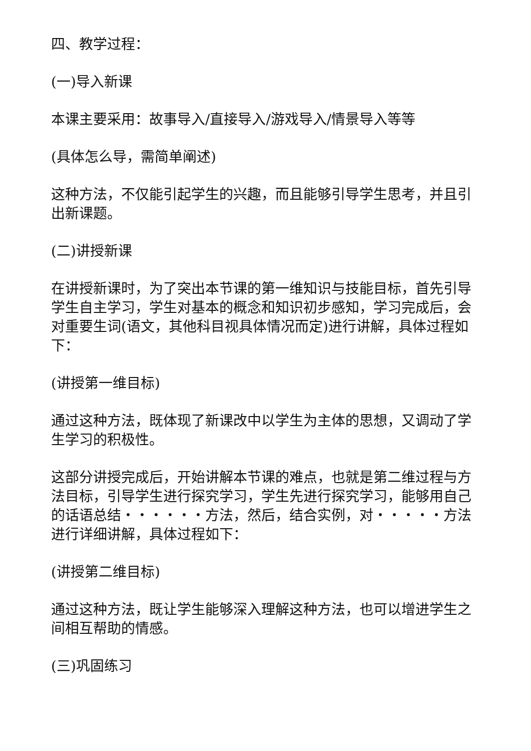四、教学过程：
(一)导入新课
本课主要采用：故事导入/直接导入/游戏导入/情景导入等等
(具体怎么导，需简单阐述)
这种方法，不仅能引起学生的兴趣，而且能够引导学生思考，并且引出新课题。
(二)讲授新课
在讲授新课时，为了突出本节课的第一维知识与技能目标，首先引导学生自主学习，学生对基本的概念和知识初步感知，学习完成后，会对重要生词(语文，其他科目视具体情况而定)进行讲解，具体过程如下：
(讲授第一维目标)
通过这种方法，既体现了新课改中以学生为主体的思想，又调动了学生学习的积极性。
这部分讲授完成后，开始讲解本节课的难点，也就是第二维过程与方法目标，引导学生进行探究学习，学生先进行探究学习，能够用自己的话语总结・・・・・・方法，然后，结合实例，对・・・・・方法进行详细讲解，具体过程如下：
(讲授第二维目标)
通过这种方法，既让学生能够深入理解这种方法，也可以增进学生之间相互帮助的情感。
(三)巩固练习